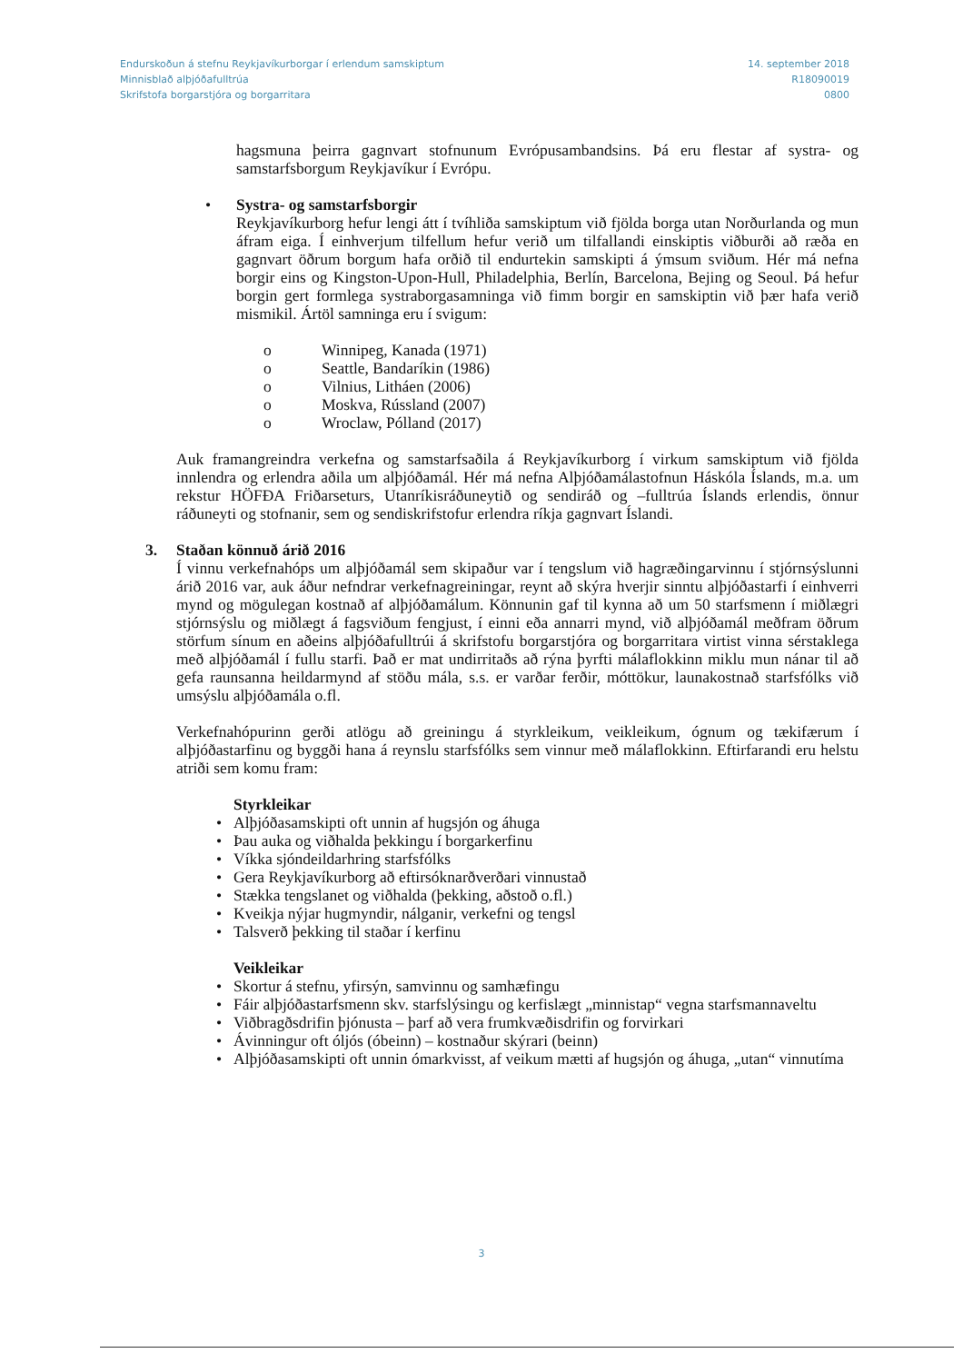Endurskoðun á stefnu Reykjavíkurborgar í erlendum samskiptum
Minnisblað alþjóðafulltrúa
Skrifstofa borgarstjóra og borgarritara
14. september 2018
R18090019
0800
hagsmuna þeirra gagnvart stofnunum Evrópusambandsins. Þá eru flestar af systra- og samstarfsborgum Reykjavíkur í Evrópu.
• Systra- og samstarfsborgir
Reykjavíkurborg hefur lengi átt í tvíhliða samskiptum við fjölda borga utan Norðurlanda og mun áfram eiga. Í einhverjum tilfellum hefur verið um tilfallandi einskiptis viðburði að ræða en gagnvart öðrum borgum hafa orðið til endurtekin samskipti á ýmsum sviðum. Hér má nefna borgir eins og Kingston-Upon-Hull, Philadelphia, Berlín, Barcelona, Bejing og Seoul. Þá hefur borgin gert formlega systraborgasamninga við fimm borgir en samskiptin við þær hafa verið mismikil. Ártöl samninga eru í svigum:
o Winnipeg, Kanada (1971)
o Seattle, Bandaríkin (1986)
o Vilnius, Litháen (2006)
o Moskva, Rússland (2007)
o Wroclaw, Pólland (2017)
Auk framangreindra verkefna og samstarfsaðila á Reykjavíkurborg í virkum samskiptum við fjölda innlendra og erlendra aðila um alþjóðamál. Hér má nefna Alþjóðamálastofnun Háskóla Íslands, m.a. um rekstur HÖFÐA Friðarseturs, Utanríkisráðuneytið og sendiráð og –fulltrúa Íslands erlendis, önnur ráðuneyti og stofnanir, sem og sendiskrifstofur erlendra ríkja gagnvart Íslandi.
3. Staðan könnuð árið 2016
Í vinnu verkefnahóps um alþjóðamál sem skipaður var í tengslum við hagræðingarvinnu í stjórnsýslunni árið 2016 var, auk áður nefndrar verkefnagreiningar, reynt að skýra hverjir sinntu alþjóðastarfi í einhverri mynd og mögulegan kostnað af alþjóðamálum. Könnunin gaf til kynna að um 50 starfsmenn í miðlægri stjórnsýslu og miðlægt á fagsviðum fengjust, í einni eða annarri mynd, við alþjóðamál meðfram öðrum störfum sínum en aðeins alþjóðafulltrúi á skrifstofu borgarstjóra og borgarritara virtist vinna sérstaklega með alþjóðamál í fullu starfi. Það er mat undirritaðs að rýna þyrfti málaflokkinn miklu mun nánar til að gefa raunsanna heildarmynd af stöðu mála, s.s. er varðar ferðir, móttökur, launakostnað starfsfólks við umsýslu alþjóðamála o.fl.
Verkefnahópurinn gerði atlögu að greiningu á styrkleikum, veikleikum, ógnum og tækifærum í alþjóðastarfinu og byggði hana á reynslu starfsfólks sem vinnur með málaflokkinn. Eftirfarandi eru helstu atriði sem komu fram:
Styrkleikar
• Alþjóðasamskipti oft unnin af hugsjón og áhuga
• Þau auka og viðhalda þekkingu í borgarkerfinu
• Víkka sjóndeildarhring starfsfólks
• Gera Reykjavíkurborg að eftirsóknarðverðari vinnustað
• Stækka tengslanet og viðhalda (þekking, aðstoð o.fl.)
• Kveikja nýjar hugmyndir, nálganir, verkefni og tengsl
• Talsverð þekking til staðar í kerfinu
Veikleikar
• Skortur á stefnu, yfirsýn, samvinnu og samhæfingu
• Fáir alþjóðastarfsmenn skv. starfslýsingu og kerfislægt „minnistap“ vegna starfsmannaveltu
• Viðbragðsdrifin þjónusta – þarf að vera frumkvæðisdrifin og forvirkari
• Ávinningur oft óljós (óbeinn) – kostnaður skýrari (beinn)
• Alþjóðasamskipti oft unnin ómarkvisst, af veikum mætti af hugsjón og áhuga, „utan“ vinnutíma
3